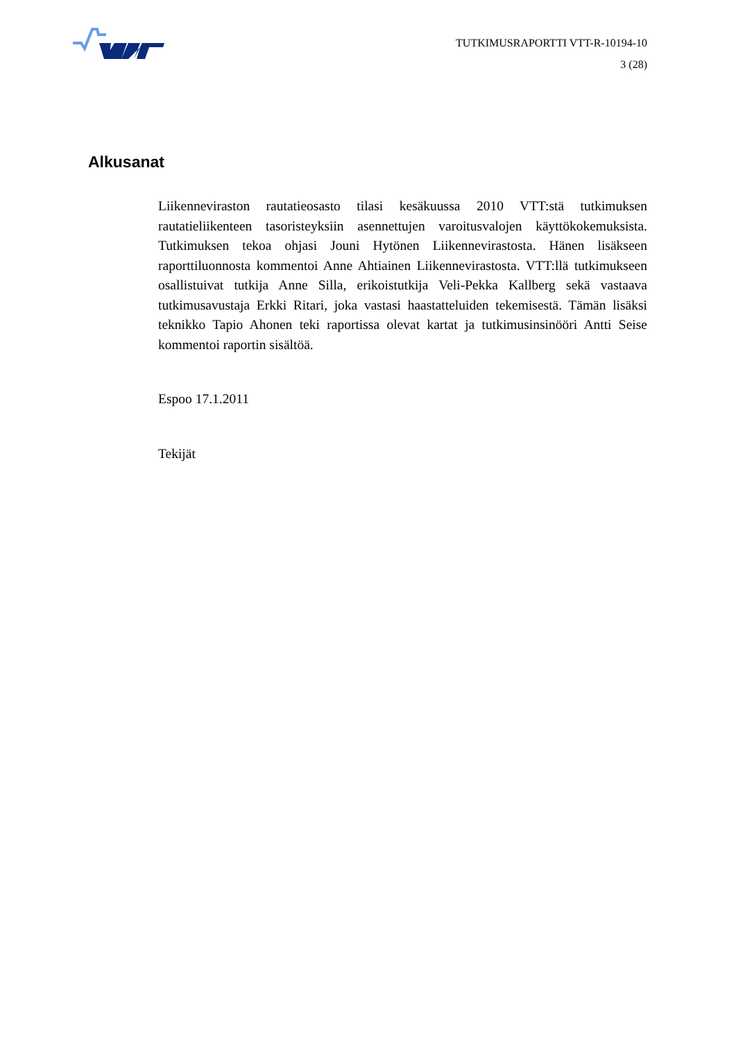TUTKIMUSRAPORTTI VTT-R-10194-10
3 (28)
Alkusanat
Liikenneviraston rautatieosasto tilasi kesäkuussa 2010 VTT:stä tutkimuksen rautatieliikenteen tasoristeyksiin asennettujen varoitusvalojen käyttökokemuk­sista. Tutkimuksen tekoa ohjasi Jouni Hytönen Liikennevirastosta. Hänen lisäkseen raporttiluonnosta kommentoi Anne Ahtiainen Liikennevirastosta. VTT:llä tutkimukseen osallistuivat tutkija Anne Silla, erikoistutkija Veli-Pekka Kallberg sekä vastaava tutkimusavustaja Erkki Ritari, joka vastasi haastatteluiden tekemisestä. Tämän lisäksi teknikko Tapio Ahonen teki raportissa olevat kartat ja tutkimusinsinööri Antti Seise kommentoi raportin sisältöä.
Espoo 17.1.2011
Tekijät